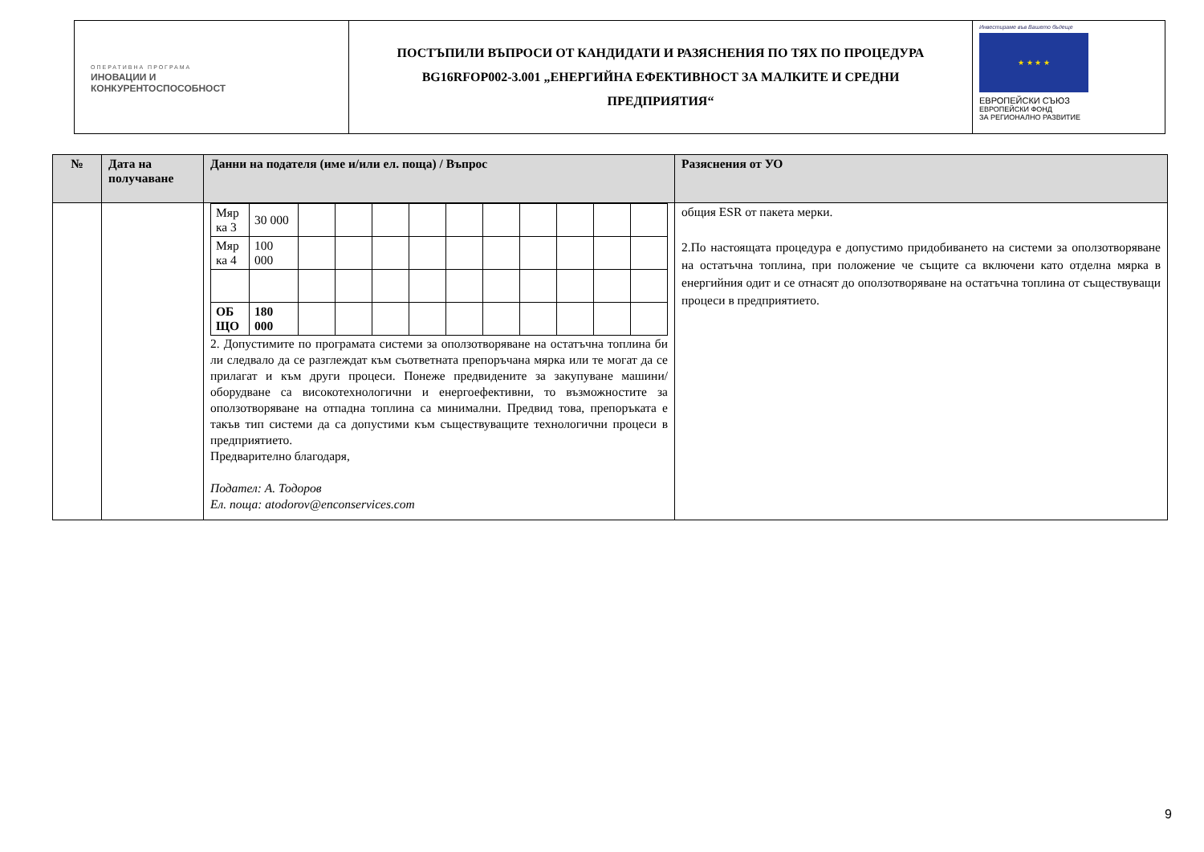| ОПЕРАТИВНА ПРОГРАМА ИНОВАЦИИ И КОНКУРЕНТОСПОСОБНОСТ | ПОСТЪПИЛИ ВЪПРОСИ ОТ КАНДИДАТИ И РАЗЯСНЕНИЯ ПО ТЯХ ПО ПРОЦЕДУРА BG16RFOP002-3.001 „ЕНЕРГИЙНА ЕФЕКТИВНОСТ ЗА МАЛКИТЕ И СРЕДНИ ПРЕДПРИЯТИЯ“ | Инвестираме във Вашето бъдеще ★ ★ ★ ★ ЕВРОПЕЙСКИ СЪЮЗ ЕВРОПЕЙСКИ ФОНД ЗА РЕГИОНАЛНО РАЗВИТИЕ |
| № | Дата на получаване | Данни на подателя (име и/или ел. поща) / Въпрос | Разяснения от УО |
| --- | --- | --- | --- |
| | | / Мяр ка 3 / 30 000 / / / / / / / / / / / / Мяр ка 4 / 100 000 / / / / / / / / / / / / ОБ ЩО / 180 000 / / / / / / / / / / / 2. Допустимите по програмата системи за оползотворяване на остатъчна топлина би ли следвало да се разглеждат към съответната препоръчана мярка или те могат да се прилагат и към други процеси. Понеже предвидените за закупуване машини/оборудване са високотехнологични и енергоефективни, то възможностите за оползотворяване на отпадна топлина са минимални. Предвид това, препоръката е такъв тип системи да са допустими към съществуващите технологични процеси в предприятието. Предварително благодаря, Подател: А. Тодоров Ел. поща: atodorov@enconservices.com | общия ESR от пакета мерки. 2.По настоящата процедура е допустимо придобиването на системи за оползотворяване на остатъчна топлина, при положение че същите са включени като отделна мярка в енергийния одит и се отнасят до оползотворяване на остатъчна топлина от съществуващи процеси в предприятието. |
9